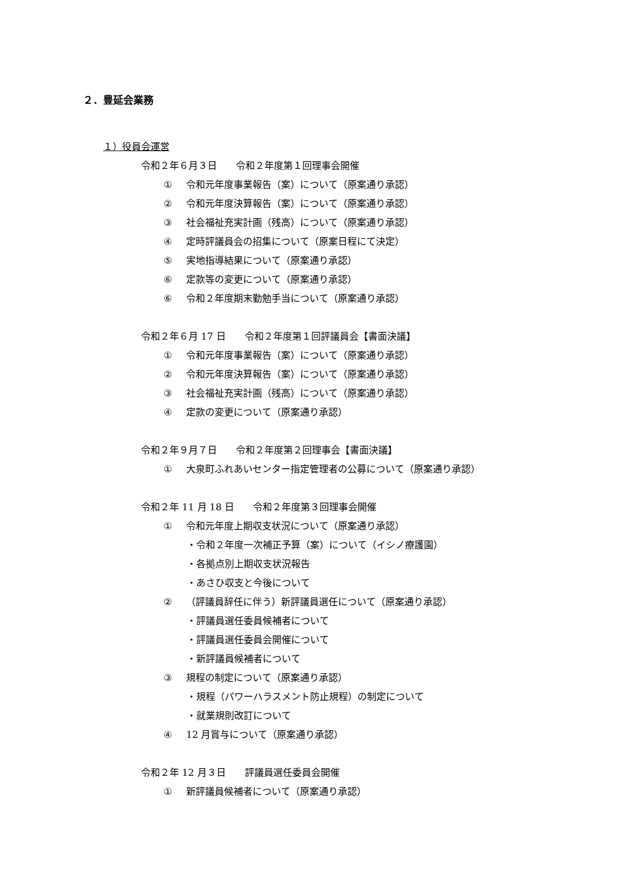２．豊延会業務
１）役員会運営
令和２年６月３日　　令和２年度第１回理事会開催
① 令和元年度事業報告（案）について（原案通り承認）
② 令和元年度決算報告（案）について（原案通り承認）
③ 社会福祉充実計画（残高）について（原案通り承認）
④ 定時評議員会の招集について（原案日程にて決定）
⑤ 実地指導結果について（原案通り承認）
⑥ 定款等の変更について（原案通り承認）
⑥ 令和２年度期末勤勉手当について（原案通り承認）
令和２年６月 17 日　　令和２年度第１回評議員会【書面決議】
① 令和元年度事業報告（案）について（原案通り承認）
② 令和元年度決算報告（案）について（原案通り承認）
③ 社会福祉充実計画（残高）について（原案通り承認）
④ 定款の変更について（原案通り承認）
令和２年９月７日　　令和２年度第２回理事会【書面決議】
① 大泉町ふれあいセンター指定管理者の公募について（原案通り承認）
令和２年 11 月 18 日　　令和２年度第３回理事会開催
① 令和元年度上期収支状況について（原案通り承認）
・令和２年度一次補正予算（案）について（イシノ療護園）
・各拠点別上期収支状況報告
・あさひ収支と今後について
② （評議員辞任に伴う）新評議員選任について（原案通り承認）
・評議員選任委員候補者について
・評議員選任委員会開催について
・新評議員候補者について
③ 規程の制定について（原案通り承認）
・規程（パワーハラスメント防止規程）の制定について
・就業規則改訂について
④ 12 月賞与について（原案通り承認）
令和２年 12 月３日　　評議員選任委員会開催
① 新評議員候補者について（原案通り承認）